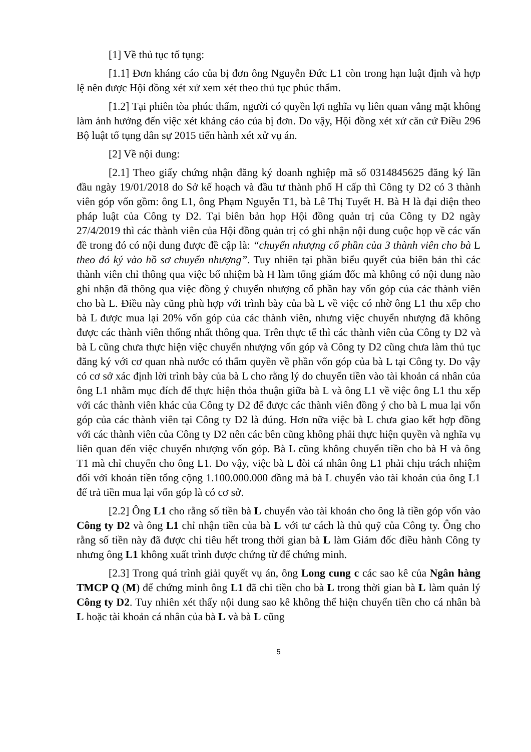[1] Về thủ tục tố tụng:
[1.1] Đơn kháng cáo của bị đơn ông Nguyễn Đức L1 còn trong hạn luật định và hợp lệ nên được Hội đồng xét xử xem xét theo thủ tục phúc thẩm.
[1.2] Tại phiên tòa phúc thẩm, người có quyền lợi nghĩa vụ liên quan vắng mặt không làm ảnh hưởng đến việc xét kháng cáo của bị đơn. Do vậy, Hội đồng xét xử căn cứ Điều 296 Bộ luật tố tụng dân sự 2015 tiến hành xét xử vụ án.
[2] Về nội dung:
[2.1] Theo giấy chứng nhận đăng ký doanh nghiệp mã số 0314845625 đăng ký lần đầu ngày 19/01/2018 do Sở kế hoạch và đầu tư thành phố H cấp thì Công ty D2 có 3 thành viên góp vốn gồm: ông L1, ông Phạm Nguyễn T1, bà Lê Thị Tuyết H. Bà H là đại diện theo pháp luật của Công ty D2. Tại biên bản họp Hội đồng quản trị của Công ty D2 ngày 27/4/2019 thì các thành viên của Hội đồng quản trị có ghi nhận nội dung cuộc họp về các vấn đề trong đó có nội dung được đề cập là: “chuyển nhượng cổ phần của 3 thành viên cho bà L theo đó ký vào hồ sơ chuyển nhượng”. Tuy nhiên tại phần biểu quyết của biên bản thì các thành viên chỉ thông qua việc bổ nhiệm bà H làm tổng giám đốc mà không có nội dung nào ghi nhận đã thông qua việc đồng ý chuyển nhượng cổ phần hay vốn góp của các thành viên cho bà L. Điều này cũng phù hợp với trình bày của bà L về việc có nhờ ông L1 thu xếp cho bà L được mua lại 20% vốn góp của các thành viên, nhưng việc chuyển nhượng đã không được các thành viên thống nhất thông qua. Trên thực tế thì các thành viên của Công ty D2 và bà L cũng chưa thực hiện việc chuyển nhượng vốn góp và Công ty D2 cũng chưa làm thủ tục đăng ký với cơ quan nhà nước có thẩm quyền về phần vốn góp của bà L tại Công ty. Do vậy có cơ sở xác định lời trình bày của bà L cho rằng lý do chuyển tiền vào tài khoản cá nhân của ông L1 nhằm mục đích để thực hiện thỏa thuận giữa bà L và ông L1 về việc ông L1 thu xếp với các thành viên khác của Công ty D2 để được các thành viên đồng ý cho bà L mua lại vốn góp của các thành viên tại Công ty D2 là đúng. Hơn nữa việc bà L chưa giao kết hợp đồng với các thành viên của Công ty D2 nên các bên cũng không phải thực hiện quyền và nghĩa vụ liên quan đến việc chuyển nhượng vốn góp. Bà L cũng không chuyển tiền cho bà H và ông T1 mà chỉ chuyển cho ông L1. Do vậy, việc bà L đòi cá nhân ông L1 phải chịu trách nhiệm đối với khoản tiền tổng cộng 1.100.000.000 đồng mà bà L chuyển vào tài khoản của ông L1 để trả tiền mua lại vốn góp là có cơ sở.
[2.2] Ông L1 cho rằng số tiền bà L chuyển vào tài khoản cho ông là tiền góp vốn vào Công ty D2 và ông L1 chỉ nhận tiền của bà L với tư cách là thủ quỹ của Công ty. Ông cho rằng số tiền này đã được chi tiêu hết trong thời gian bà L làm Giám đốc điều hành Công ty nhưng ông L1 không xuất trình được chứng từ để chứng minh.
[2.3] Trong quá trình giải quyết vụ án, ông Long cung c các sao kê của Ngân hàng TMCP Q (M) để chứng minh ông L1 đã chi tiền cho bà L trong thời gian bà L làm quản lý Công ty D2. Tuy nhiên xét thấy nội dung sao kê không thể hiện chuyển tiền cho cá nhân bà L hoặc tài khoản cá nhân của bà L và bà L cũng
5